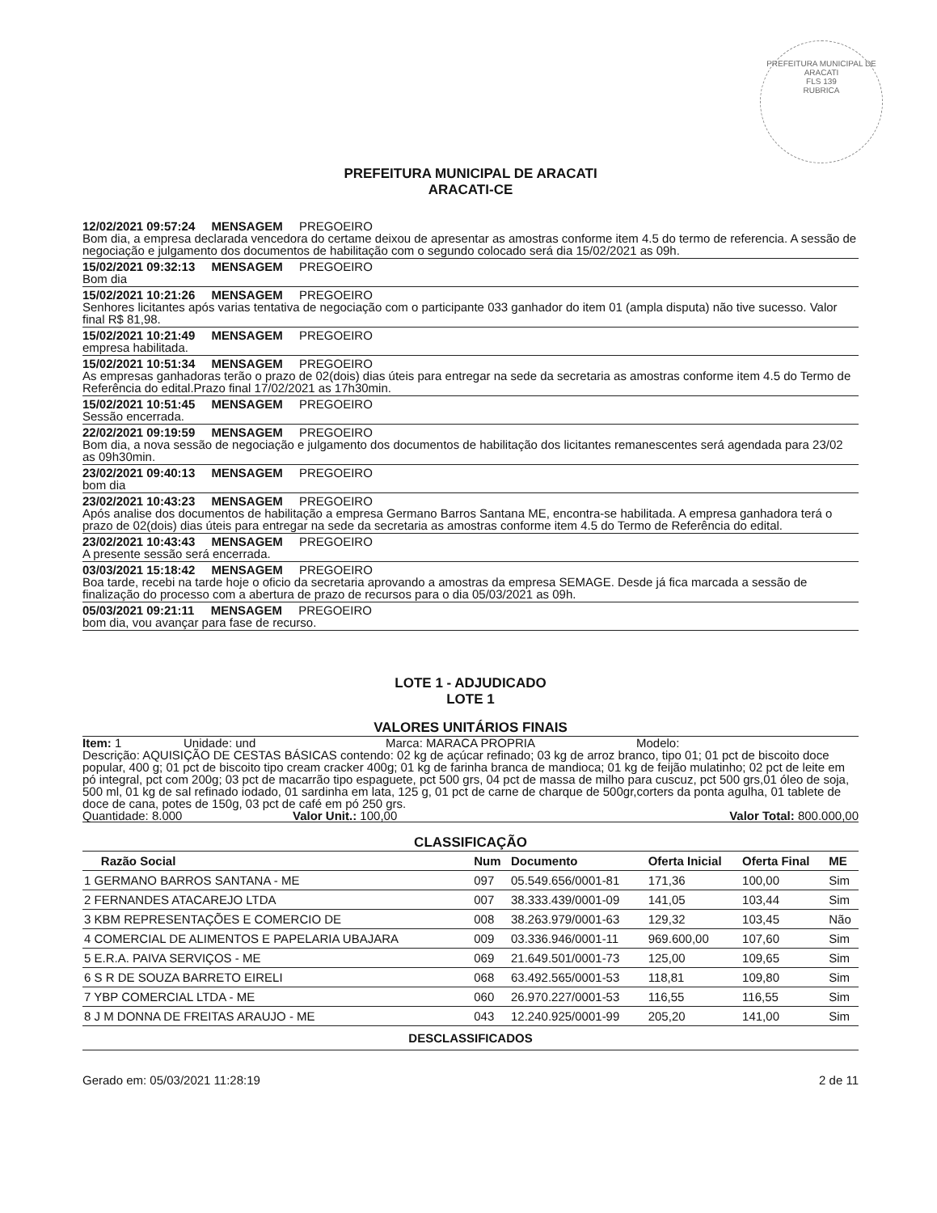PREFEITURA MUNICIPAL DE ARACATI
FLS 139
RUBRICA
PREFEITURA MUNICIPAL DE ARACATI
ARACATI-CE
12/02/2021 09:57:24 MENSAGEM PREGOEIRO
Bom dia, a empresa declarada vencedora do certame deixou de apresentar as amostras conforme item 4.5 do termo de referencia. A sessão de negociação e julgamento dos documentos de habilitação com o segundo colocado será dia 15/02/2021 as 09h.
15/02/2021 09:32:13 MENSAGEM PREGOEIRO
Bom dia
15/02/2021 10:21:26 MENSAGEM PREGOEIRO
Senhores licitantes após varias tentativa de negociação com o participante 033 ganhador do item 01 (ampla disputa) não tive sucesso. Valor final R$ 81,98.
15/02/2021 10:21:49 MENSAGEM PREGOEIRO
empresa habilitada.
15/02/2021 10:51:34 MENSAGEM PREGOEIRO
As empresas ganhadoras terão o prazo de 02(dois) dias úteis para entregar na sede da secretaria as amostras conforme item 4.5 do Termo de Referência do edital.Prazo final 17/02/2021 as 17h30min.
15/02/2021 10:51:45 MENSAGEM PREGOEIRO
Sessão encerrada.
22/02/2021 09:19:59 MENSAGEM PREGOEIRO
Bom dia, a nova sessão de negociação e julgamento dos documentos de habilitação dos licitantes remanescentes será agendada para 23/02 as 09h30min.
23/02/2021 09:40:13 MENSAGEM PREGOEIRO
bom dia
23/02/2021 10:43:23 MENSAGEM PREGOEIRO
Após analise dos documentos de habilitação a empresa Germano Barros Santana ME, encontra-se habilitada. A empresa ganhadora terá o prazo de 02(dois) dias úteis para entregar na sede da secretaria as amostras conforme item 4.5 do Termo de Referência do edital.
23/02/2021 10:43:43 MENSAGEM PREGOEIRO
A presente sessão será encerrada.
03/03/2021 15:18:42 MENSAGEM PREGOEIRO
Boa tarde, recebi na tarde hoje o oficio da secretaria aprovando a amostras da empresa SEMAGE. Desde já fica marcada a sessão de finalização do processo com a abertura de prazo de recursos para o dia 05/03/2021 as 09h.
05/03/2021 09:21:11 MENSAGEM PREGOEIRO
bom dia, vou avançar para fase de recurso.
LOTE 1 - ADJUDICADO
LOTE 1
VALORES UNITÁRIOS FINAIS
Item: 1 Unidade: und Marca: MARACA PROPRIA Modelo:
Descrição: AQUISIÇÃO DE CESTAS BÁSICAS contendo: 02 kg de açúcar refinado; 03 kg de arroz branco, tipo 01; 01 pct de biscoito doce popular, 400 g; 01 pct de biscoito tipo cream cracker 400g; 01 kg de farinha branca de mandioca; 01 kg de feijão mulatinho; 02 pct de leite em pó integral, pct com 200g; 03 pct de macarrão tipo espaguete, pct 500 grs, 04 pct de massa de milho para cuscuz, pct 500 grs,01 óleo de soja, 500 ml, 01 kg de sal refinado iodado, 01 sardinha em lata, 125 g, 01 pct de carne de charque de 500gr,corters da ponta agulha, 01 tablete de doce de cana, potes de 150g, 03 pct de café em pó 250 grs.
Quantidade: 8.000 Valor Unit.: 100,00 Valor Total: 800.000,00
CLASSIFICAÇÃO
| Razão Social | Num | Documento | Oferta Inicial | Oferta Final | ME |
| --- | --- | --- | --- | --- | --- |
| 1 GERMANO BARROS SANTANA - ME | 097 | 05.549.656/0001-81 | 171,36 | 100,00 | Sim |
| 2 FERNANDES ATACAREJO LTDA | 007 | 38.333.439/0001-09 | 141,05 | 103,44 | Sim |
| 3 KBM REPRESENTAÇÕES E COMERCIO DE | 008 | 38.263.979/0001-63 | 129,32 | 103,45 | Não |
| 4 COMERCIAL DE ALIMENTOS E PAPELARIA UBAJARA | 009 | 03.336.946/0001-11 | 969.600,00 | 107,60 | Sim |
| 5 E.R.A. PAIVA SERVIÇOS - ME | 069 | 21.649.501/0001-73 | 125,00 | 109,65 | Sim |
| 6 S R DE SOUZA BARRETO EIRELI | 068 | 63.492.565/0001-53 | 118,81 | 109,80 | Sim |
| 7 YBP COMERCIAL LTDA - ME | 060 | 26.970.227/0001-53 | 116,55 | 116,55 | Sim |
| 8 J M DONNA DE FREITAS ARAUJO - ME | 043 | 12.240.925/0001-99 | 205,20 | 141,00 | Sim |
DESCLASSIFICADOS
Gerado em: 05/03/2021 11:28:19 2 de 11